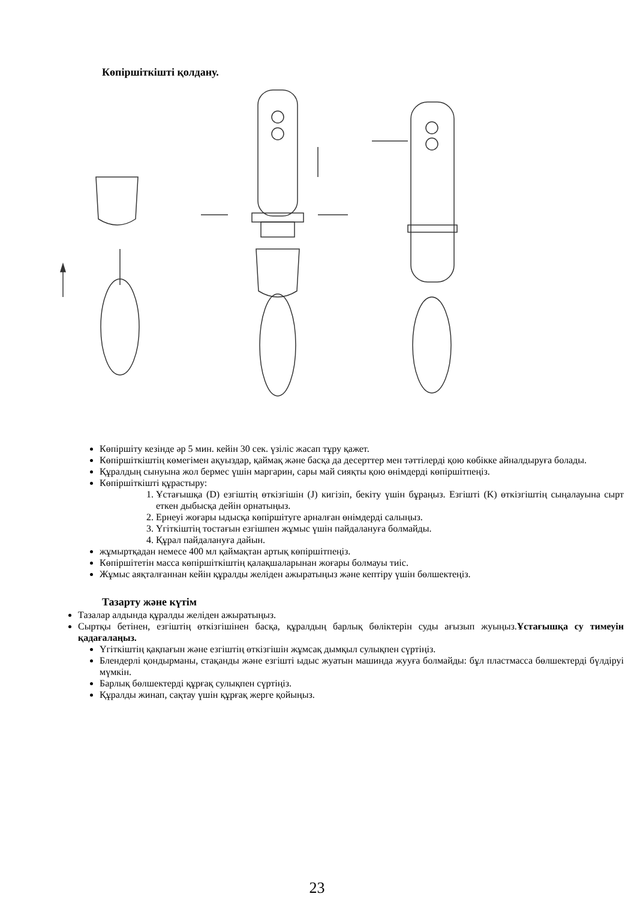Көпіршіткішті қолдану.
Көпіршіту кезінде әр 5 мин. кейін 30 сек. үзіліс жасап тұру қажет.
Көпіршіткіштің көмегімен ақуыздар, қаймақ және басқа да десерттер мен тәттілерді қою көбікке айналдыруға болады.
Құралдың сынуына жол бермес үшін маргарин, сары май сияқты қою өнімдерді көпіршітпеңіз.
Көпіршіткішті құрастыру:
1. Ұстағышқа (D) езгіштің өткізгішін (J) кигізіп, бекіту үшін бұраңыз. Езгішті (K) өткізгіштің сыңалауына сырт еткен дыбысқа дейін орнатыңыз.
2. Ернеуі жоғары ыдысқа көпіршітуге арналған өнімдерді салыңыз.
3. Үгіткіштің тостағын езгішпен жұмыс үшін пайдалануға болмайды.
4. Құрал пайдалануға дайын.
жұмыртқадан немесе 400 мл қаймақтан артық көпіршітпеңіз.
Көпіршітетін масса көпіршіткіштің қалақшаларынан жоғары болмауы тиіс.
Жұмыс аяқталғаннан кейін құралды желіден ажыратыңыз және кептіру үшін бөлшектеңіз.
Тазарту және күтім
Тазалар алдында құралды желіден ажыратыңыз.
Сыртқы бетінен, езгіштің өткізгішінен басқа, құралдың барлық бөліктерін суды ағызып жуыңыз.Ұстағышқа су тимеуін қадағалаңыз.
Үгіткіштің қақпағын және езгіштің өткізгішін жұмсақ дымқыл сулықпен сүртіңіз.
Блендерлі қондырманы, стақанды және езгішті ыдыс жуатын машинда жууға болмайды: бұл пластмасса бөлшектерді бүлдіруі мүмкін.
Барлық бөлшектерді құрғақ сулықпен сүртіңіз.
Құралды жинап, сақтау үшін құрғақ жерге қойыңыз.
23